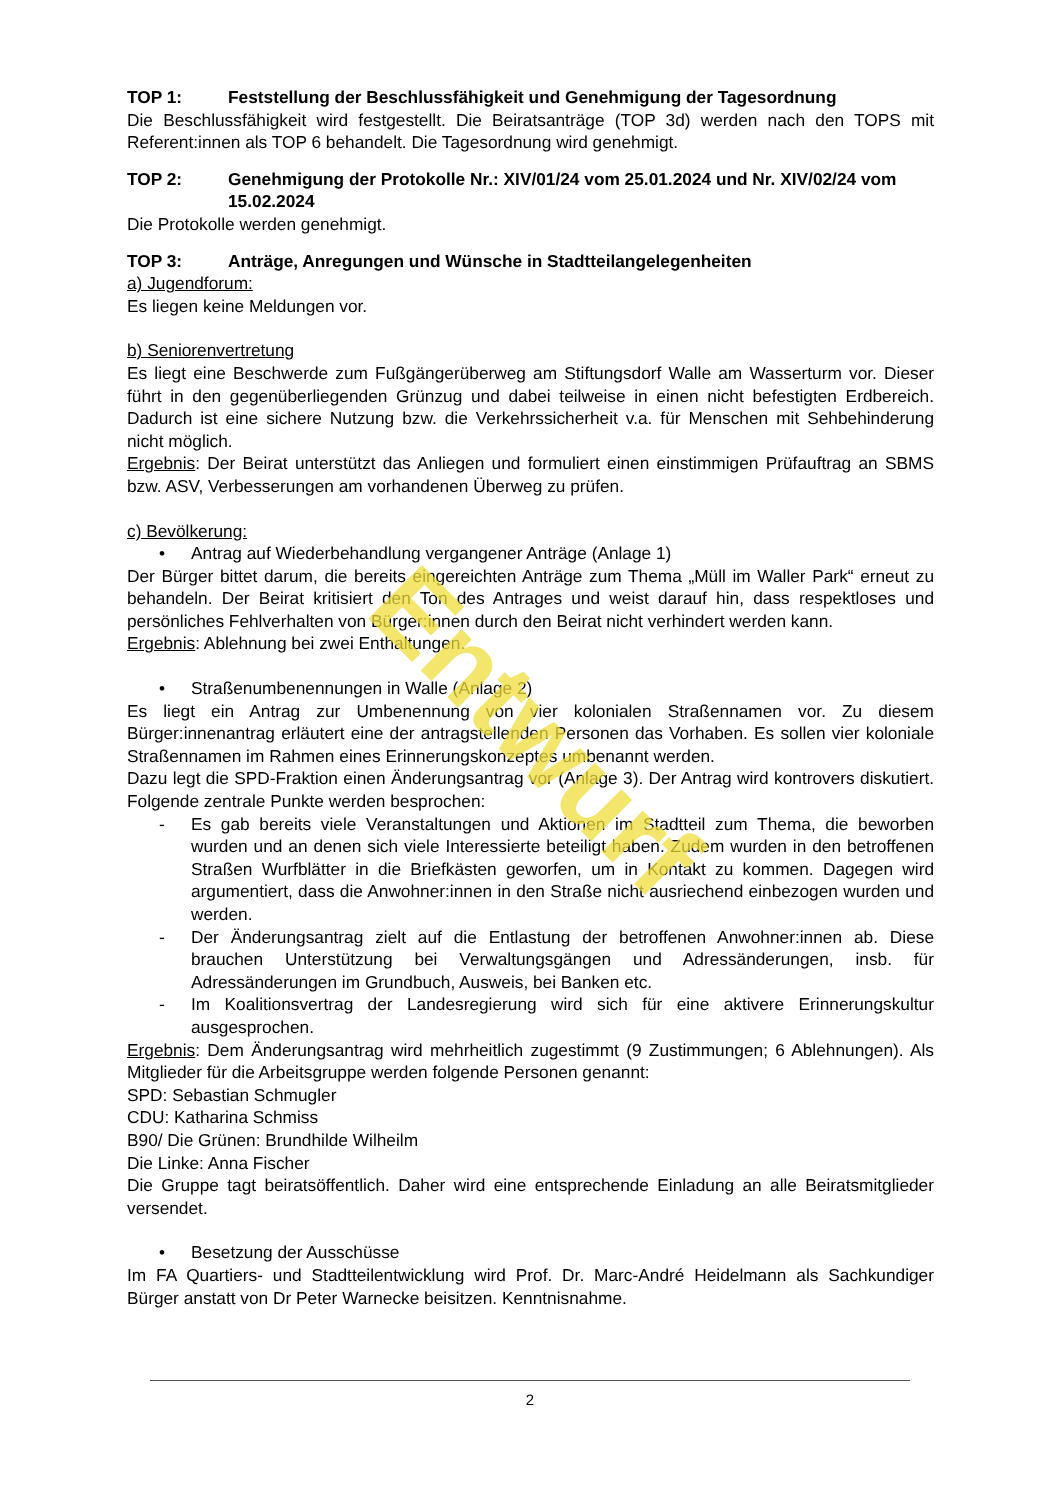TOP 1: Feststellung der Beschlussfähigkeit und Genehmigung der Tagesordnung
Die Beschlussfähigkeit wird festgestellt. Die Beiratsanträge (TOP 3d) werden nach den TOPS mit Referent:innen als TOP 6 behandelt. Die Tagesordnung wird genehmigt.
TOP 2: Genehmigung der Protokolle Nr.: XIV/01/24 vom 25.01.2024 und Nr. XIV/02/24 vom 15.02.2024
Die Protokolle werden genehmigt.
TOP 3: Anträge, Anregungen und Wünsche in Stadtteilangelegenheiten
a) Jugendforum:
Es liegen keine Meldungen vor.
b) Seniorenvertretung
Es liegt eine Beschwerde zum Fußgängerüberweg am Stiftungsdorf Walle am Wasserturm vor. Dieser führt in den gegenüberliegenden Grünzug und dabei teilweise in einen nicht befestigten Erdbereich. Dadurch ist eine sichere Nutzung bzw. die Verkehrssicherheit v.a. für Menschen mit Sehbehinderung nicht möglich.
Ergebnis: Der Beirat unterstützt das Anliegen und formuliert einen einstimmigen Prüfauftrag an SBMS bzw. ASV, Verbesserungen am vorhandenen Überweg zu prüfen.
c) Bevölkerung:
• Antrag auf Wiederbehandlung vergangener Anträge (Anlage 1)
Der Bürger bittet darum, die bereits eingereichten Anträge zum Thema „Müll im Waller Park“ erneut zu behandeln. Der Beirat kritisiert den Ton des Antrages und weist darauf hin, dass respektloses und persönliches Fehlverhalten von Bürger:innen durch den Beirat nicht verhindert werden kann.
Ergebnis: Ablehnung bei zwei Enthaltungen.
• Straßenumbenennungen in Walle (Anlage 2)
Es liegt ein Antrag zur Umbenennung von vier kolonialen Straßennamen vor. Zu diesem Bürger:innenantrag erläutert eine der antragstellenden Personen das Vorhaben. Es sollen vier koloniale Straßennamen im Rahmen eines Erinnerungskonzeptes umbenannt werden.
Dazu legt die SPD-Fraktion einen Änderungsantrag vor (Anlage 3). Der Antrag wird kontrovers diskutiert. Folgende zentrale Punkte werden besprochen:
- Es gab bereits viele Veranstaltungen und Aktionen im Stadtteil zum Thema, die beworben wurden und an denen sich viele Interessierte beteiligt haben. Zudem wurden in den betroffenen Straßen Wurfblätter in die Briefkästen geworfen, um in Kontakt zu kommen. Dagegen wird argumentiert, dass die Anwohner:innen in den Straße nicht ausriechend einbezogen wurden und werden.
- Der Änderungsantrag zielt auf die Entlastung der betroffenen Anwohner:innen ab. Diese brauchen Unterstützung bei Verwaltungsgängen und Adressänderungen, insb. für Adressänderungen im Grundbuch, Ausweis, bei Banken etc.
- Im Koalitionsvertrag der Landesregierung wird sich für eine aktivere Erinnerungskultur ausgesprochen.
Ergebnis: Dem Änderungsantrag wird mehrheitlich zugestimmt (9 Zustimmungen; 6 Ablehnungen). Als Mitglieder für die Arbeitsgruppe werden folgende Personen genannt:
SPD: Sebastian Schmugler
CDU: Katharina Schmiss
B90/ Die Grünen: Brundhilde Wilheilm
Die Linke: Anna Fischer
Die Gruppe tagt beiratsöffentlich. Daher wird eine entsprechende Einladung an alle Beiratsmitglieder versendet.
• Besetzung der Ausschüsse
Im FA Quartiers- und Stadtteilentwicklung wird Prof. Dr. Marc-André Heidelmann als Sachkundiger Bürger anstatt von Dr Peter Warnecke beisitzen. Kenntnisnahme.
2
Entwurf